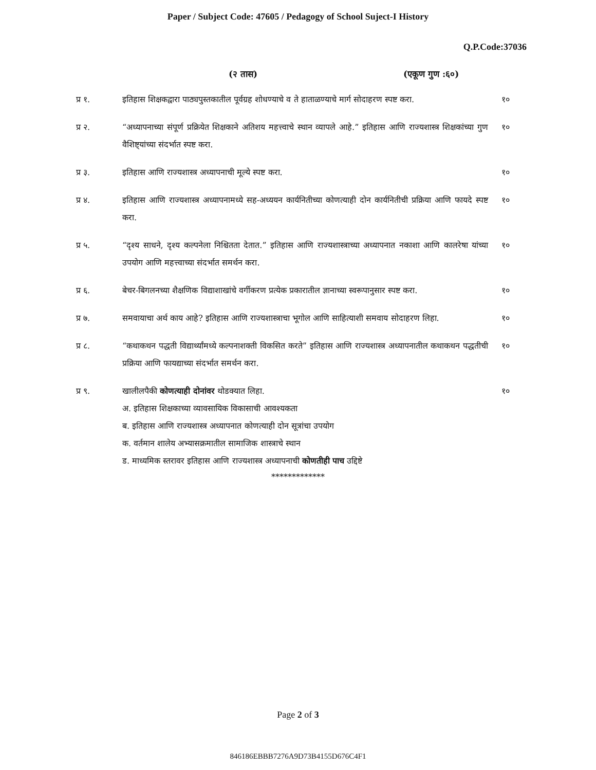Paper / Subject Code: 47605 / Pedagogy of School Suject-I History
Q.P.Code:37036
(२ तास) (एकूण गुण :६०)
प्र १. इतिहास शिक्षकद्वारा पाठ्यपुस्तकातील पूर्वग्रह शोधण्याचे व ते हाताळण्याचे मार्ग सोदाहरण स्पष्ट करा.
१०
प्र २. “अध्यापनाच्या संपूर्ण प्रक्रियेत शिक्षकाने अतिशय महत्त्वाचे स्थान व्यापले आहे.” इतिहास आणि राज्यशास्त्र शिक्षकांच्या गुण वैशिष्ट्यांच्या संदर्भात स्पष्ट करा.
१०
प्र ३. इतिहास आणि राज्यशास्त्र अध्यापनाची मूल्ये स्पष्ट करा. १०
प्र ४. इतिहास आणि राज्यशास्त्र अध्यापनामध्ये सह-अध्ययन कार्यनितीच्या कोणत्याही दोन कार्यनितीची प्रक्रिया आणि फायदे स्पष्ट करा.
१०
प्र ५. “दृश्य साधने, दृश्य कल्पनेला निश्चितता देतात.” इतिहास आणि राज्यशास्त्राच्या अध्यापनात नकाशा आणि कालरेषा यांच्या उपयोग आणि महत्त्वाच्या संदर्भात समर्थन करा.
१०
प्र ६. बेचर-बिगलनच्या शैक्षणिक विद्याशाखांचे वर्गीकरण प्रत्येक प्रकारातील ज्ञानाच्या स्वरूपानुसार स्पष्ट करा.
१०
प्र ७. समवायाचा अर्थ काय आहे? इतिहास आणि राज्यशास्त्राचा भूगोल आणि साहित्याशी समवाय सोदाहरण लिहा.
१०
प्र ८. “कथाकथन पद्धती विद्यार्थ्यांमध्ये कल्पनाशक्ती विकसित करते” इतिहास आणि राज्यशास्त्र अध्यापनातील कथाकथन पद्धतीची प्रक्रिया आणि फायद्याच्या संदर्भात समर्थन करा.
१०
प्र ९. खालीलपैकी कोणत्याही दोनांवर थोडक्यात लिहा. १०
अ. इतिहास शिक्षकाच्या व्यावसायिक विकासाची आवश्यकता
ब. इतिहास आणि राज्यशास्त्र अध्यापनात कोणत्याही दोन सूत्रांचा उपयोग
क. वर्तमान शालेय अभ्यासक्रमातील सामाजिक शास्त्राचे स्थान
ड. माध्यमिक स्तरावर इतिहास आणि राज्यशास्त्र अध्यापनाची कोणतीही पाच उद्दिष्टे
*************
Page 2 of 3
846186EBBB7276A9D73B4155D676C4F1